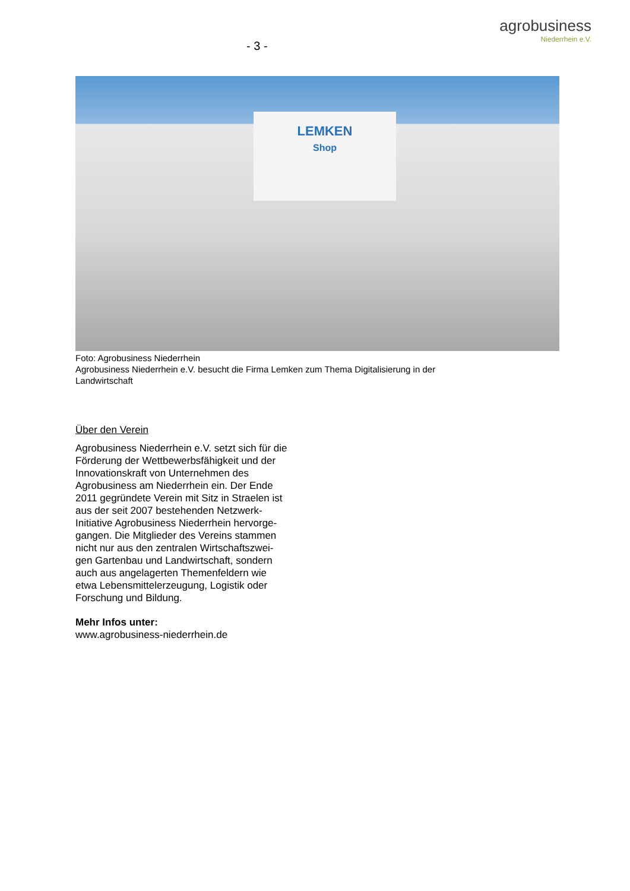- 3 -
agrobusiness
Niederrhein e.V.
LEMKEN
Shop
Foto: Agrobusiness Niederrhein
Agrobusiness Niederrhein e.V. besucht die Firma Lemken zum Thema Digitalisierung in der Landwirtschaft
Über den Verein
Agrobusiness Niederrhein e.V. setzt sich für die Förderung der Wettbewerbsfähigkeit und der Innovationskraft von Unternehmen des Agrobusiness am Niederrhein ein. Der Ende 2011 gegründete Verein mit Sitz in Straelen ist aus der seit 2007 bestehenden Netzwerk-Initiative Agrobusiness Niederrhein hervorge-gangen. Die Mitglieder des Vereins stammen nicht nur aus den zentralen Wirtschaftszwei-gen Gartenbau und Landwirtschaft, sondern auch aus angelagerten Themenfeldern wie etwa Lebensmittelerzeugung, Logistik oder Forschung und Bildung.
Mehr Infos unter:
www.agrobusiness-niederrhein.de